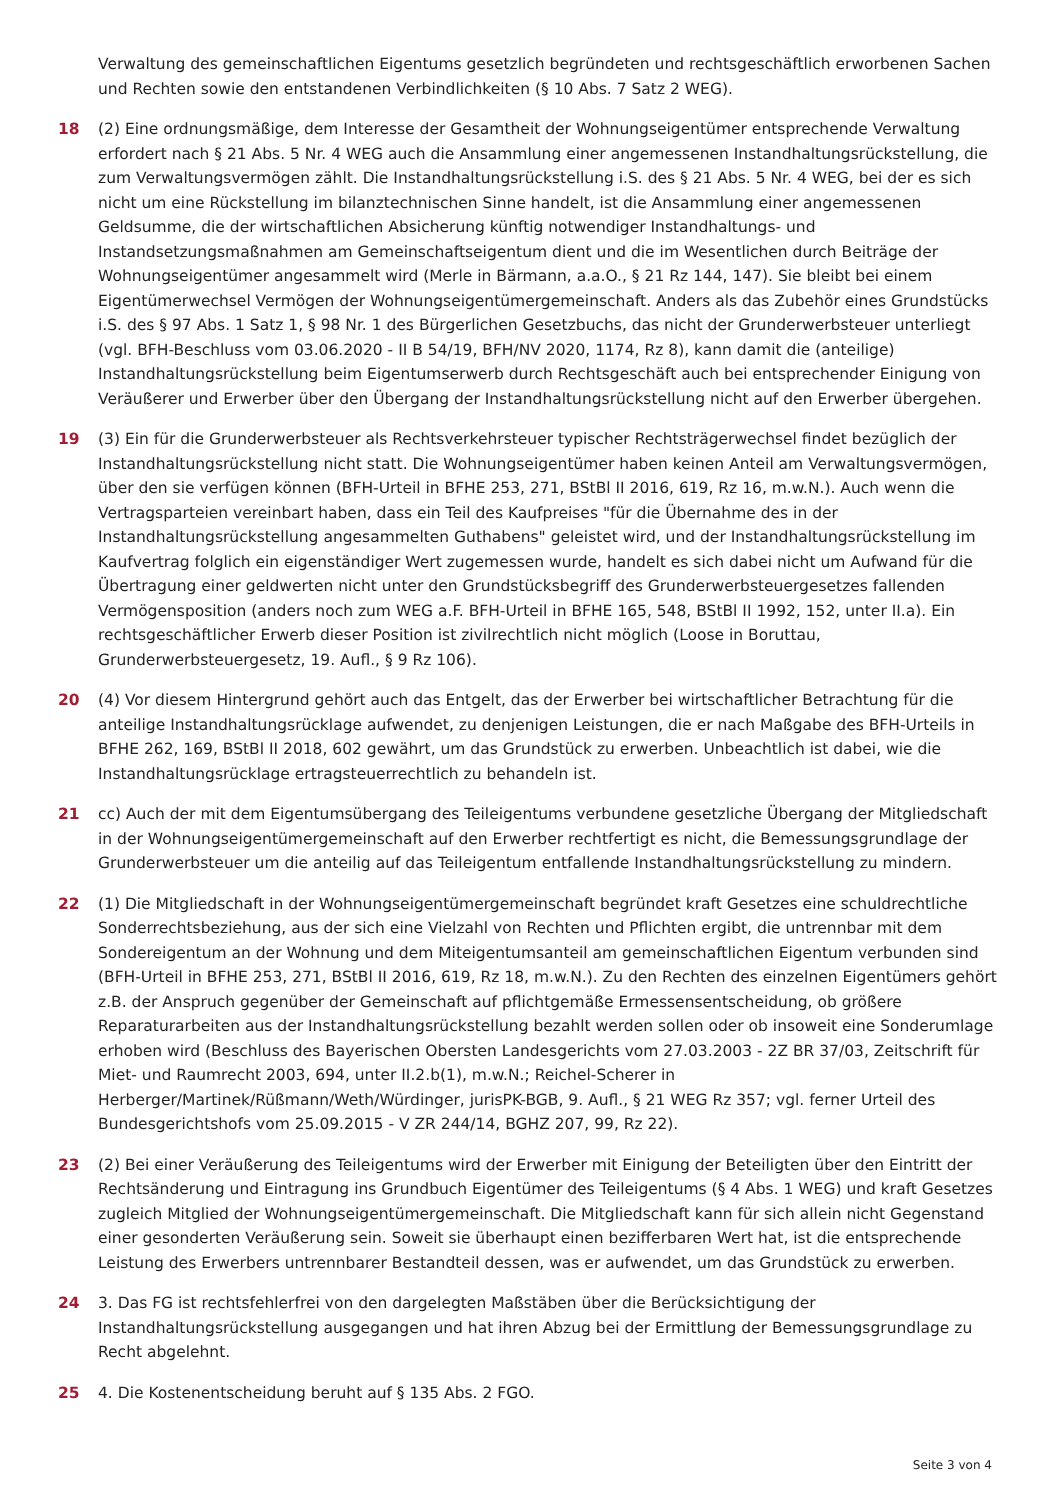Verwaltung des gemeinschaftlichen Eigentums gesetzlich begründeten und rechtsgeschäftlich erworbenen Sachen und Rechten sowie den entstandenen Verbindlichkeiten (§ 10 Abs. 7 Satz 2 WEG).
18 (2) Eine ordnungsmäßige, dem Interesse der Gesamtheit der Wohnungseigentümer entsprechende Verwaltung erfordert nach § 21 Abs. 5 Nr. 4 WEG auch die Ansammlung einer angemessenen Instandhaltungsrückstellung, die zum Verwaltungsvermögen zählt. Die Instandhaltungsrückstellung i.S. des § 21 Abs. 5 Nr. 4 WEG, bei der es sich nicht um eine Rückstellung im bilanztechnischen Sinne handelt, ist die Ansammlung einer angemessenen Geldsumme, die der wirtschaftlichen Absicherung künftig notwendiger Instandhaltungs- und Instandsetzungsmaßnahmen am Gemeinschaftseigentum dient und die im Wesentlichen durch Beiträge der Wohnungseigentümer angesammelt wird (Merle in Bärmann, a.a.O., § 21 Rz 144, 147). Sie bleibt bei einem Eigentümerwechsel Vermögen der Wohnungseigentümergemeinschaft. Anders als das Zubehör eines Grundstücks i.S. des § 97 Abs. 1 Satz 1, § 98 Nr. 1 des Bürgerlichen Gesetzbuchs, das nicht der Grunderwerbsteuer unterliegt (vgl. BFH-Beschluss vom 03.06.2020 - II B 54/19, BFH/NV 2020, 1174, Rz 8), kann damit die (anteilige) Instandhaltungsrückstellung beim Eigentumserwerb durch Rechtsgeschäft auch bei entsprechender Einigung von Veräußerer und Erwerber über den Übergang der Instandhaltungsrückstellung nicht auf den Erwerber übergehen.
19 (3) Ein für die Grunderwerbsteuer als Rechtsverkehrsteuer typischer Rechtsträgerwechsel findet bezüglich der Instandhaltungsrückstellung nicht statt. Die Wohnungseigentümer haben keinen Anteil am Verwaltungsvermögen, über den sie verfügen können (BFH-Urteil in BFHE 253, 271, BStBl II 2016, 619, Rz 16, m.w.N.). Auch wenn die Vertragsparteien vereinbart haben, dass ein Teil des Kaufpreises "für die Übernahme des in der Instandhaltungsrückstellung angesammelten Guthabens" geleistet wird, und der Instandhaltungsrückstellung im Kaufvertrag folglich ein eigenständiger Wert zugemessen wurde, handelt es sich dabei nicht um Aufwand für die Übertragung einer geldwerten nicht unter den Grundstücksbegriff des Grunderwerbsteuergesetzes fallenden Vermögensposition (anders noch zum WEG a.F. BFH-Urteil in BFHE 165, 548, BStBl II 1992, 152, unter II.a). Ein rechtsgeschäftlicher Erwerb dieser Position ist zivilrechtlich nicht möglich (Loose in Boruttau, Grunderwerbsteuergesetz, 19. Aufl., § 9 Rz 106).
20 (4) Vor diesem Hintergrund gehört auch das Entgelt, das der Erwerber bei wirtschaftlicher Betrachtung für die anteilige Instandhaltungsrücklage aufwendet, zu denjenigen Leistungen, die er nach Maßgabe des BFH-Urteils in BFHE 262, 169, BStBl II 2018, 602 gewährt, um das Grundstück zu erwerben. Unbeachtlich ist dabei, wie die Instandhaltungsrücklage ertragsteuerrechtlich zu behandeln ist.
21 cc) Auch der mit dem Eigentumsübergang des Teileigentums verbundene gesetzliche Übergang der Mitgliedschaft in der Wohnungseigentümergemeinschaft auf den Erwerber rechtfertigt es nicht, die Bemessungsgrundlage der Grunderwerbsteuer um die anteilig auf das Teileigentum entfallende Instandhaltungsrückstellung zu mindern.
22 (1) Die Mitgliedschaft in der Wohnungseigentümergemeinschaft begründet kraft Gesetzes eine schuldrechtliche Sonderrechtsbeziehung, aus der sich eine Vielzahl von Rechten und Pflichten ergibt, die untrennbar mit dem Sondereigentum an der Wohnung und dem Miteigentumsanteil am gemeinschaftlichen Eigentum verbunden sind (BFH-Urteil in BFHE 253, 271, BStBl II 2016, 619, Rz 18, m.w.N.). Zu den Rechten des einzelnen Eigentümers gehört z.B. der Anspruch gegenüber der Gemeinschaft auf pflichtgemäße Ermessensentscheidung, ob größere Reparaturarbeiten aus der Instandhaltungsrückstellung bezahlt werden sollen oder ob insoweit eine Sonderumlage erhoben wird (Beschluss des Bayerischen Obersten Landesgerichts vom 27.03.2003 - 2Z BR 37/03, Zeitschrift für Miet- und Raumrecht 2003, 694, unter II.2.b(1), m.w.N.; Reichel-Scherer in Herberger/Martinek/Rüßmann/Weth/Würdinger, jurisPK-BGB, 9. Aufl., § 21 WEG Rz 357; vgl. ferner Urteil des Bundesgerichtshofs vom 25.09.2015 - V ZR 244/14, BGHZ 207, 99, Rz 22).
23 (2) Bei einer Veräußerung des Teileigentums wird der Erwerber mit Einigung der Beteiligten über den Eintritt der Rechtsänderung und Eintragung ins Grundbuch Eigentümer des Teileigentums (§ 4 Abs. 1 WEG) und kraft Gesetzes zugleich Mitglied der Wohnungseigentümergemeinschaft. Die Mitgliedschaft kann für sich allein nicht Gegenstand einer gesonderten Veräußerung sein. Soweit sie überhaupt einen bezifferbaren Wert hat, ist die entsprechende Leistung des Erwerbers untrennbarer Bestandteil dessen, was er aufwendet, um das Grundstück zu erwerben.
24 3. Das FG ist rechtsfehlerfrei von den dargelegten Maßstäben über die Berücksichtigung der Instandhaltungsrückstellung ausgegangen und hat ihren Abzug bei der Ermittlung der Bemessungsgrundlage zu Recht abgelehnt.
25 4. Die Kostenentscheidung beruht auf § 135 Abs. 2 FGO.
Seite 3 von 4